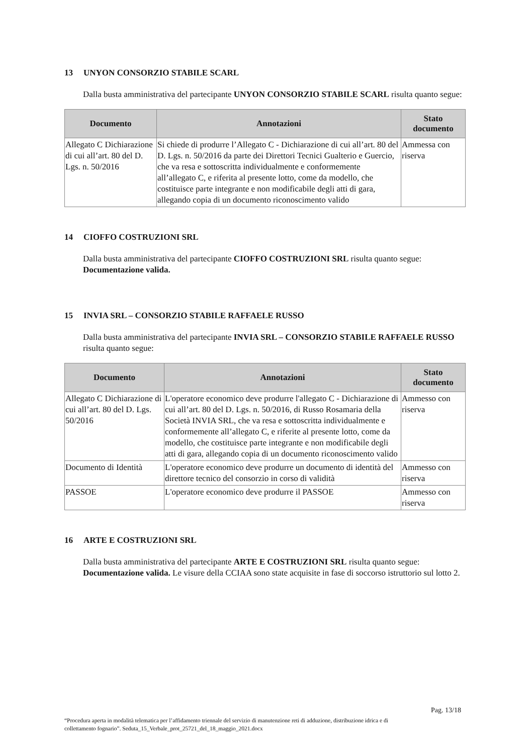13 UNYON CONSORZIO STABILE SCARL
Dalla busta amministrativa del partecipante UNYON CONSORZIO STABILE SCARL risulta quanto segue:
| Documento | Annotazioni | Stato documento |
| --- | --- | --- |
| Allegato C Dichiarazione di cui all’art. 80 del D. Lgs. n. 50/2016 | Si chiede di produrre l’Allegato C - Dichiarazione di cui all’art. 80 del D. Lgs. n. 50/2016 da parte dei Direttori Tecnici Gualterio e Guercio, che va resa e sottoscritta individualmente e conformemente all’allegato C, e riferita al presente lotto, come da modello, che costituisce parte integrante e non modificabile degli atti di gara, allegando copia di un documento riconoscimento valido | Ammessa con riserva |
14 CIOFFO COSTRUZIONI SRL
Dalla busta amministrativa del partecipante CIOFFO COSTRUZIONI SRL risulta quanto segue: Documentazione valida.
15 INVIA SRL – CONSORZIO STABILE RAFFAELE RUSSO
Dalla busta amministrativa del partecipante INVIA SRL – CONSORZIO STABILE RAFFAELE RUSSO risulta quanto segue:
| Documento | Annotazioni | Stato documento |
| --- | --- | --- |
| Allegato C Dichiarazione di cui all’art. 80 del D. Lgs. 50/2016 | L'operatore economico deve produrre l'allegato C - Dichiarazione di cui all’art. 80 del D. Lgs. n. 50/2016, di Russo Rosamaria della Società INVIA SRL, che va resa e sottoscritta individualmente e conformemente all’allegato C, e riferite al presente lotto, come da modello, che costituisce parte integrante e non modificabile degli atti di gara, allegando copia di un documento riconoscimento valido | Ammesso con riserva |
| Documento di Identità | L'operatore economico deve produrre un documento di identità del direttore tecnico del consorzio in corso di validità | Ammesso con riserva |
| PASSOE | L'operatore economico deve produrre il PASSOE | Ammesso con riserva |
16 ARTE E COSTRUZIONI SRL
Dalla busta amministrativa del partecipante ARTE E COSTRUZIONI SRL risulta quanto segue: Documentazione valida. Le visure della CCIAA sono state acquisite in fase di soccorso istruttorio sul lotto 2.
Pag. 13/18
“Procedura aperta in modalità telematica per l’affidamento triennale del servizio di manutenzione reti di adduzione, distribuzione idrica e di collettamento fognario”. Seduta_15_Verbale_prot_25721_del_18_maggio_2021.docx